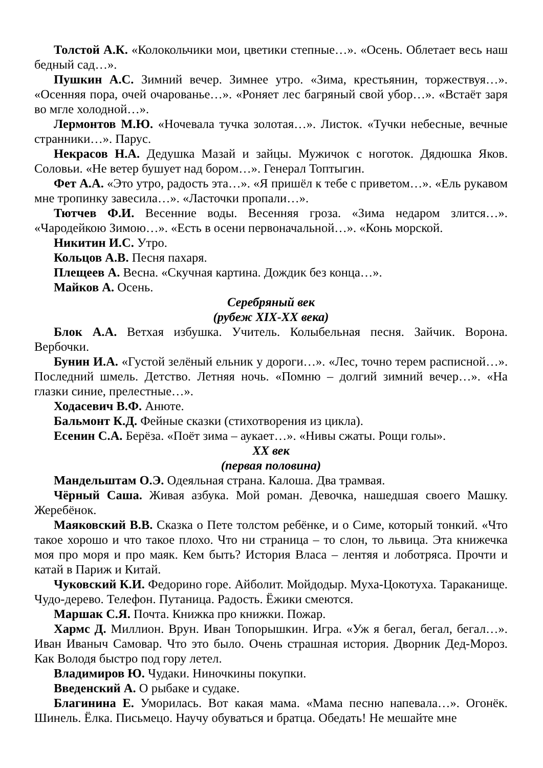Толстой А.К. «Колокольчики мои, цветики степные…». «Осень. Облетает весь наш бедный сад…».
Пушкин А.С. Зимний вечер. Зимнее утро. «Зима, крестьянин, торжествуя…». «Осенняя пора, очей очарованье…». «Роняет лес багряный свой убор…». «Встаёт заря во мгле холодной…».
Лермонтов М.Ю. «Ночевала тучка золотая…». Листок. «Тучки небесные, вечные странники…». Парус.
Некрасов Н.А. Дедушка Мазай и зайцы. Мужичок с ноготок. Дядюшка Яков. Соловьи. «Не ветер бушует над бором…». Генерал Топтыгин.
Фет А.А. «Это утро, радость эта…». «Я пришёл к тебе с приветом…». «Ель рукавом мне тропинку завесила…». «Ласточки пропали…».
Тютчев Ф.И. Весенние воды. Весенняя гроза. «Зима недаром злится…». «Чародейкою Зимою…». «Есть в осени первоначальной…». «Конь морской.
Никитин И.С. Утро.
Кольцов А.В. Песня пахаря.
Плещеев А. Весна. «Скучная картина. Дождик без конца…».
Майков А. Осень.
Серебряный век
(рубеж XIX-XX века)
Блок А.А. Ветхая избушка. Учитель. Колыбельная песня. Зайчик. Ворона. Вербочки.
Бунин И.А. «Густой зелёный ельник у дороги…». «Лес, точно терем расписной…». Последний шмель. Детство. Летняя ночь. «Помню – долгий зимний вечер…». «На глазки синие, прелестные…».
Ходасевич В.Ф. Анюте.
Бальмонт К.Д. Фейные сказки (стихотворения из цикла).
Есенин С.А. Берёза. «Поёт зима – аукает…». «Нивы сжаты. Рощи голы».
XX век
(первая половина)
Мандельштам О.Э. Одеяльная страна. Калоша. Два трамвая.
Чёрный Саша. Живая азбука. Мой роман. Девочка, нашедшая своего Машку. Жеребёнок.
Маяковский В.В. Сказка о Пете толстом ребёнке, и о Симе, который тонкий. «Что такое хорошо и что такое плохо. Что ни страница – то слон, то львица. Эта книжечка моя про моря и про маяк. Кем быть? История Власа – лентяя и лоботряса. Прочти и катай в Париж и Китай.
Чуковский К.И. Федорино горе. Айболит. Мойдодыр. Муха-Цокотуха. Тараканище. Чудо-дерево. Телефон. Путаница. Радость. Ёжики смеются.
Маршак С.Я. Почта. Книжка про книжки. Пожар.
Хармс Д. Миллион. Врун. Иван Топорышкин. Игра. «Уж я бегал, бегал, бегал…». Иван Иваныч Самовар. Что это было. Очень страшная история. Дворник Дед-Мороз. Как Володя быстро под гору летел.
Владимиров Ю. Чудаки. Ниночкины покупки.
Введенский А. О рыбаке и судаке.
Благинина Е. Уморилась. Вот какая мама. «Мама песню напевала…». Огонёк. Шинель. Ёлка. Письмецо. Научу обуваться и братца. Обедать! Не мешайте мне